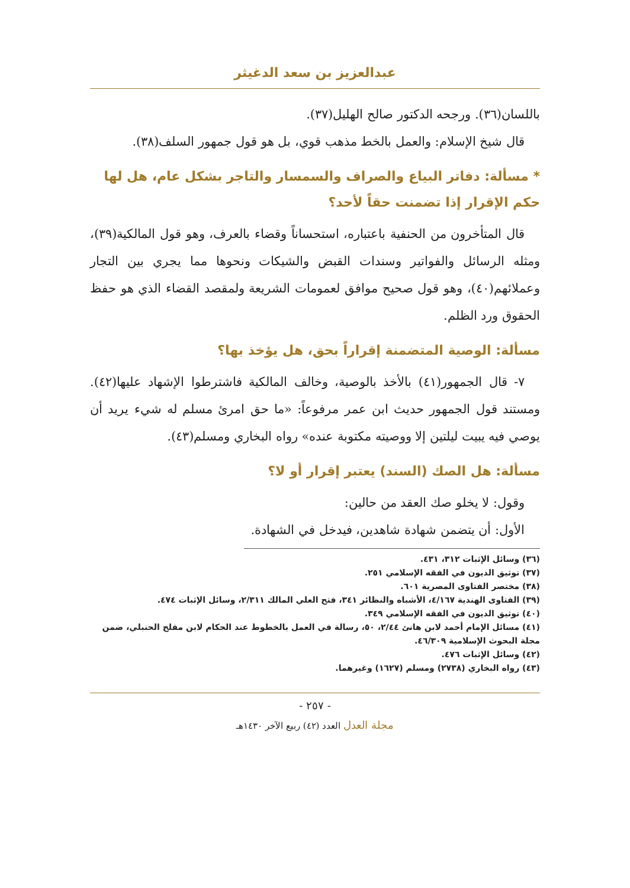عبدالعزيز بن سعد الدغيثر
باللسان(٣٦). ورجحه الدكتور صالح الهليل(٣٧).
قال شيخ الإسلام: والعمل بالخط مذهب قوي، بل هو قول جمهور السلف(٣٨).
* مسألة: دفاتر البياع والصراف والسمسار والتاجر بشكل عام، هل لها حكم الإقرار إذا تضمنت حقاً لأحد؟
قال المتأخرون من الحنفية باعتباره، استحساناً وقضاء بالعرف، وهو قول المالكية(٣٩)، ومثله الرسائل والفواتير وسندات القبض والشيكات ونحوها مما يجري بين التجار وعملائهم(٤٠)، وهو قول صحيح موافق لعمومات الشريعة ولمقصد القضاء الذي هو حفظ الحقوق ورد الظلم.
مسألة: الوصية المتضمنة إقراراً بحق، هل يؤخذ بها؟
٧- قال الجمهور(٤١) بالأخذ بالوصية، وخالف المالكية فاشترطوا الإشهاد عليها(٤٢). ومستند قول الجمهور حديث ابن عمر مرفوعاً: «ما حق امرئ مسلم له شيء يريد أن يوصي فيه يبيت ليلتين إلا ووصيته مكتوبة عنده» رواه البخاري ومسلم(٤٣).
مسألة: هل الصك (السند) يعتبر إقرار أو لا؟
وقول: لا يخلو صك العقد من حالين:
الأول: أن يتضمن شهادة شاهدين، فيدخل في الشهادة.
(٣٦) وسائل الإثبات ٣١٢، ٤٣١.
(٣٧) توثيق الديون في الفقه الإسلامي ٢٥١.
(٣٨) مختصر الفتاوى المصرية ٦٠١.
(٣٩) الفتاوى الهندية ٤/١٦٧، الأشباه والنظائر ٣٤١، فتح العلي المالك ٢/٣١١، وسائل الإثبات ٤٧٤.
(٤٠) توثيق الديون في الفقه الإسلامي ٣٤٩.
(٤١) مسائل الإمام أحمد لابن هانئ ٢/٤٤، ٥٠، رسالة في العمل بالخطوط عند الحكام لابن مفلح الحنبلي، ضمن مجلة البحوث الإسلامية ٤٦/٣٠٩.
(٤٢) وسائل الإثبات ٤٧٦.
(٤٣) رواه البخاري (٢٧٣٨) ومسلم (١٦٢٧) وغيرهما.
- ٢٥٧ -
مجلة العدل العدد (٤٢) ربيع الآخر ١٤٣٠هـ